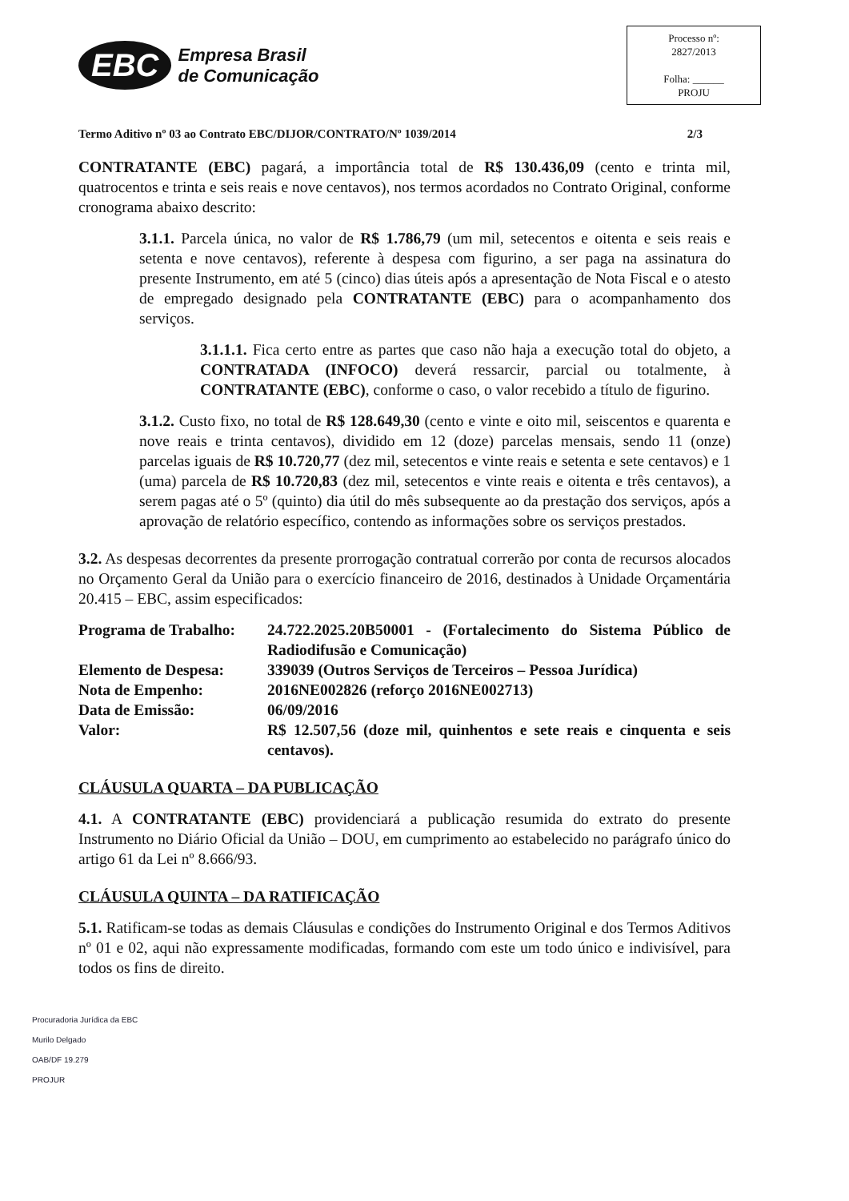EBC Empresa Brasil
de Comunicação
Processo nº:
2827/2013
Folha: ______
PROJU
Termo Aditivo nº 03 ao Contrato EBC/DIJOR/CONTRATO/Nº 1039/2014 2/3
CONTRATANTE (EBC) pagará, a importância total de R$ 130.436,09 (cento e trinta mil, quatrocentos e trinta e seis reais e nove centavos), nos termos acordados no Contrato Original, conforme cronograma abaixo descrito:
3.1.1. Parcela única, no valor de R$ 1.786,79 (um mil, setecentos e oitenta e seis reais e setenta e nove centavos), referente à despesa com figurino, a ser paga na assinatura do presente Instrumento, em até 5 (cinco) dias úteis após a apresentação de Nota Fiscal e o atesto de empregado designado pela CONTRATANTE (EBC) para o acompanhamento dos serviços.
3.1.1.1. Fica certo entre as partes que caso não haja a execução total do objeto, a CONTRATADA (INFOCO) deverá ressarcir, parcial ou totalmente, à CONTRATANTE (EBC), conforme o caso, o valor recebido a título de figurino.
3.1.2. Custo fixo, no total de R$ 128.649,30 (cento e vinte e oito mil, seiscentos e quarenta e nove reais e trinta centavos), dividido em 12 (doze) parcelas mensais, sendo 11 (onze) parcelas iguais de R$ 10.720,77 (dez mil, setecentos e vinte reais e setenta e sete centavos) e 1 (uma) parcela de R$ 10.720,83 (dez mil, setecentos e vinte reais e oitenta e três centavos), a serem pagas até o 5º (quinto) dia útil do mês subsequente ao da prestação dos serviços, após a aprovação de relatório específico, contendo as informações sobre os serviços prestados.
3.2. As despesas decorrentes da presente prorrogação contratual correrão por conta de recursos alocados no Orçamento Geral da União para o exercício financeiro de 2016, destinados à Unidade Orçamentária 20.415 – EBC, assim especificados:
Programa de Trabalho: 24.722.2025.20B50001 - (Fortalecimento do Sistema Público de Radiodifusão e Comunicação)
Elemento de Despesa: 339039 (Outros Serviços de Terceiros – Pessoa Jurídica)
Nota de Empenho: 2016NE002826 (reforço 2016NE002713)
Data de Emissão: 06/09/2016
Valor: R$ 12.507,56 (doze mil, quinhentos e sete reais e cinquenta e seis centavos).
CLÁUSULA QUARTA – DA PUBLICAÇÃO
4.1. A CONTRATANTE (EBC) providenciará a publicação resumida do extrato do presente Instrumento no Diário Oficial da União – DOU, em cumprimento ao estabelecido no parágrafo único do artigo 61 da Lei nº 8.666/93.
CLÁUSULA QUINTA – DA RATIFICAÇÃO
5.1. Ratificam-se todas as demais Cláusulas e condições do Instrumento Original e dos Termos Aditivos nº 01 e 02, aqui não expressamente modificadas, formando com este um todo único e indivisível, para todos os fins de direito.
Procuradoria Jurídica da EBC
Murilo Delgado
OAB/DF 19.279
PROJUR